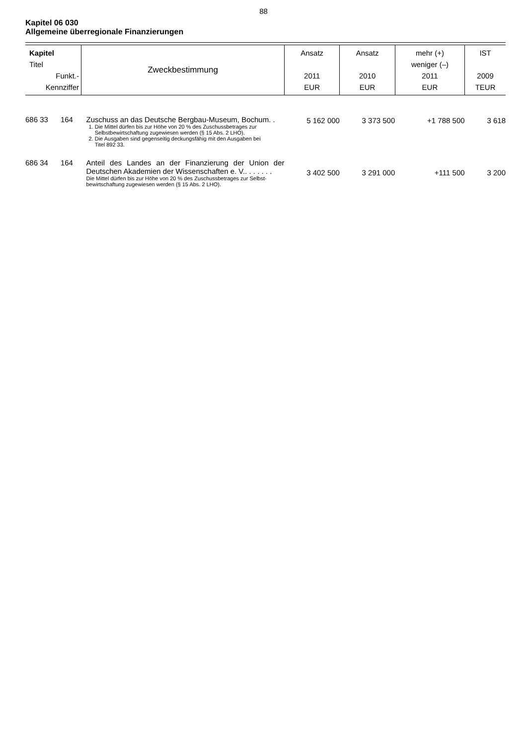88
Kapitel 06 030
Allgemeine überregionale Finanzierungen
| Kapitel Titel Funkt.- Kennziffer | Zweckbestimmung | Ansatz 2011 EUR | Ansatz 2010 EUR | mehr (+) weniger (–) 2011 EUR | IST 2009 TEUR |
| --- | --- | --- | --- | --- | --- |
| 686 33 164 | Zuschuss an das Deutsche Bergbau-Museum, Bochum. . 1. Die Mittel dürfen bis zur Höhe von 20 % des Zuschussbetrages zur Selbstbewirtschaftung zugewiesen werden (§ 15 Abs. 2 LHO). 2. Die Ausgaben sind gegenseitig deckungsfähig mit den Ausgaben bei Titel 892 33. | 5 162 000 | 3 373 500 | +1 788 500 | 3 618 |
| 686 34 164 | Anteil des Landes an der Finanzierung der Union der Deutschen Akademien der Wissenschaften e. V.. . . . . . . Die Mittel dürfen bis zur Höhe von 20 % des Zuschussbetrages zur Selbst- bewirtschaftung zugewiesen werden (§ 15 Abs. 2 LHO). | 3 402 500 | 3 291 000 | +111 500 | 3 200 |